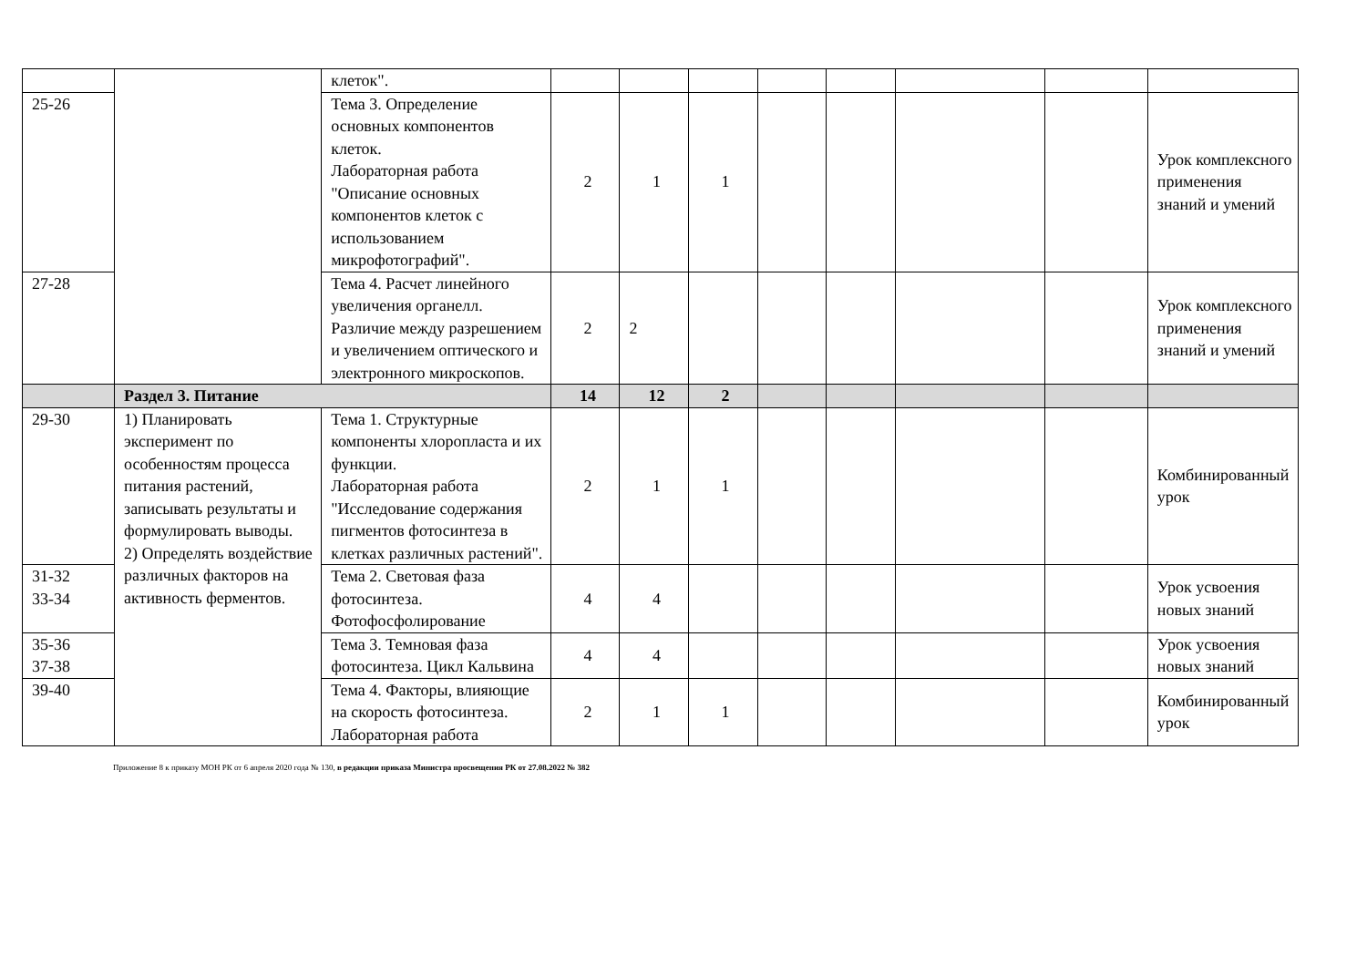| | | клеток". | | | | | | | | |
| 25-26 | | Тема 3. Определение основных компонентов клеток. Лабораторная работа "Описание основных компонентов клеток с использованием микрофотографий". | 2 | 1 | 1 | | | | | Урок комплексного применения знаний и умений |
| 27-28 | | Тема 4. Расчет линейного увеличения органелл. Различие между разрешением и увеличением оптического и электронного микроскопов. | 2 | 2 | | | | | | Урок комплексного применения знаний и умений |
| | Раздел 3. Питание | | 14 | 12 | 2 | | | | | |
| 29-30 | 1) Планировать эксперимент по особенностям процесса питания растений, записывать результаты и формулировать выводы. 2) Определять воздействие различных факторов на активность ферментов. | Тема 1. Структурные компоненты хлоропласта и их функции. Лабораторная работа "Исследование содержания пигментов фотосинтеза в клетках различных растений". | 2 | 1 | 1 | | | | | Комбинированный урок |
| 31-32 33-34 | | Тема 2. Световая фаза фотосинтеза. Фотофосфолирование | 4 | 4 | | | | | | Урок усвоения новых знаний |
| 35-36 37-38 | | Тема 3. Темновая фаза фотосинтеза. Цикл Кальвина | 4 | 4 | | | | | | Урок усвоения новых знаний |
| 39-40 | | Тема 4. Факторы, влияющие на скорость фотосинтеза. Лабораторная работа | 2 | 1 | 1 | | | | | Комбинированный урок |
Приложение 8 к приказу МОН РК от 6 апреля 2020 года № 130, в редакции приказа Министра просвещения РК от 27.08.2022 № 382